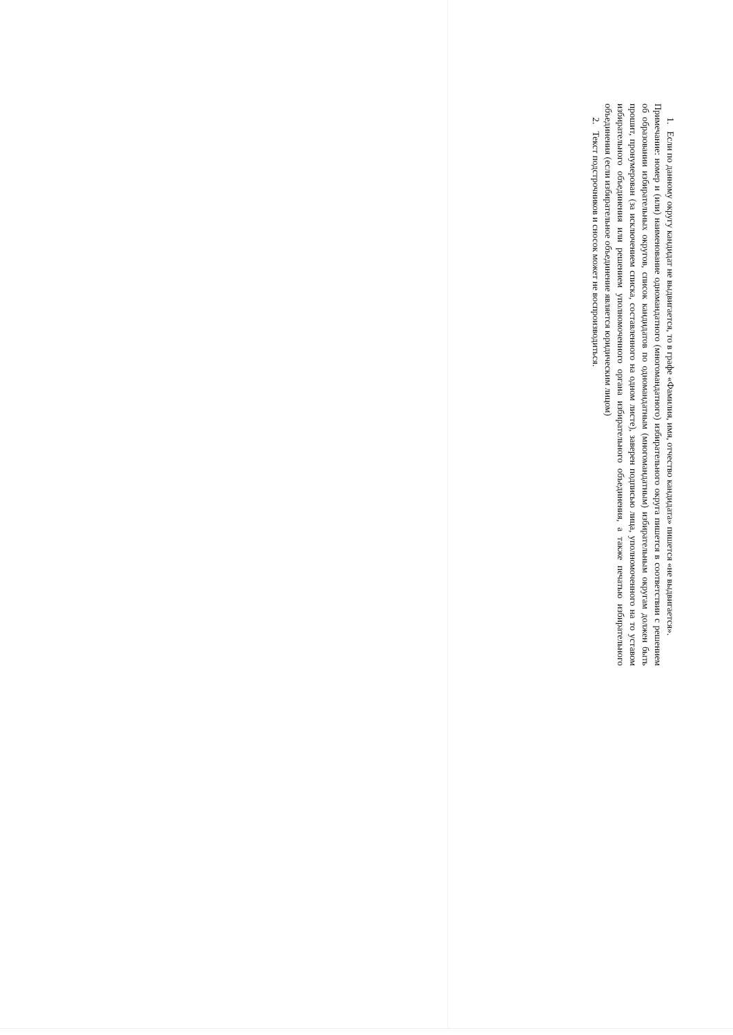1. Если по данному округу кандидат не выдвигается, то в графе «Фамилия, имя, отчество кандидата» пишется «не выдвигается».
Примечание: номер и (или) наименование одномандатного (многомандатного) избирательного округа пишется в соответствии с решением об образовании избирательных округов, список кандидатов по одномандатным (многомандатным) избирательным округам должен быть прошит, пронумерован (за исключением списка, составленного на одном листе), заверен подписью лица, уполномоченного на то уставом избирательного объединения или решением уполномоченного органа избирательного объединения, а также печатью избирательного объединения (если избирательное объединение является юридическим лицом)
2. Текст подстрочников и сносок может не воспроизводиться.